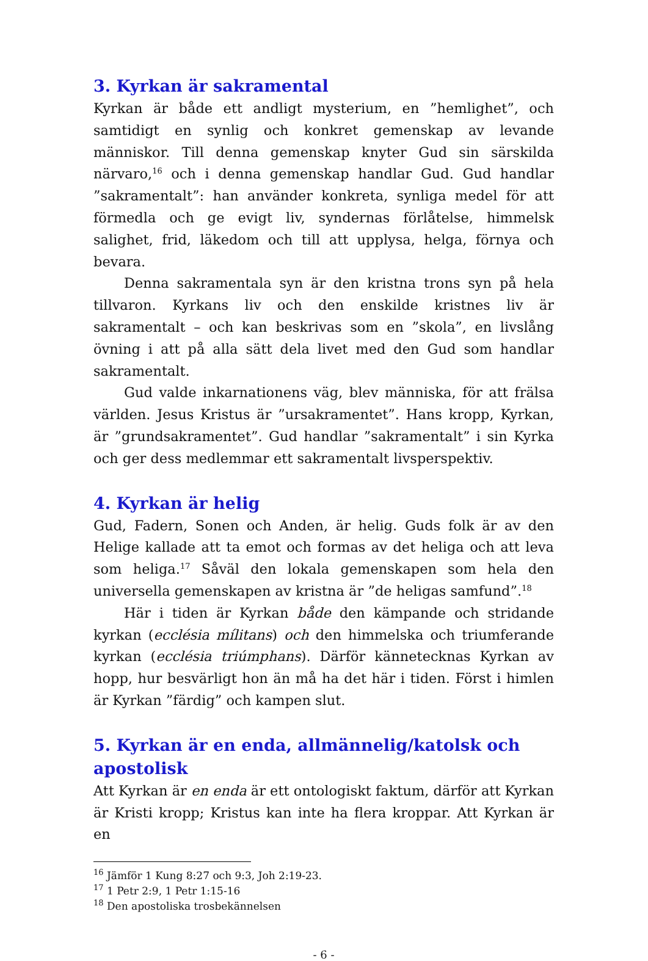3. Kyrkan är sakramental
Kyrkan är både ett andligt mysterium, en ”hemlighet”, och samtidigt en synlig och konkret gemenskap av levande människor. Till denna gemenskap knyter Gud sin särskilda närvaro,<sup>16</sup> och i denna gemenskap handlar Gud. Gud handlar ”sakramentalt”: han använder konkreta, synliga medel för att förmedla och ge evigt liv, syndernas förlåtelse, himmelsk salighet, frid, läkedom och till att upplysa, helga, förnya och bevara.
Denna sakramentala syn är den kristna trons syn på hela tillvaron. Kyrkans liv och den enskilde kristnes liv är sakramentalt – och kan beskrivas som en ”skola”, en livslång övning i att på alla sätt dela livet med den Gud som handlar sakramentalt.
Gud valde inkarnationens väg, blev människa, för att frälsa världen. Jesus Kristus är ”ursakramentet”. Hans kropp, Kyrkan, är ”grundsakramentet”. Gud handlar ”sakramentalt” i sin Kyrka och ger dess medlemmar ett sakramentalt livsperspektiv.
4. Kyrkan är helig
Gud, Fadern, Sonen och Anden, är helig. Guds folk är av den Helige kallade att ta emot och formas av det heliga och att leva som heliga.<sup>17</sup> Såväl den lokala gemenskapen som hela den universella gemenskapen av kristna är ”de heligas samfund”.<sup>18</sup>
Här i tiden är Kyrkan både den kämpande och stridande kyrkan (ecclésia mílitans) och den himmelska och triumferande kyrkan (ecclésia triúmphans). Därför kännetecknas Kyrkan av hopp, hur besvärligt hon än må ha det här i tiden. Först i himlen är Kyrkan ”färdig” och kampen slut.
5. Kyrkan är en enda, allmännelig/katolsk och apostolisk
Att Kyrkan är en enda är ett ontologiskt faktum, därför att Kyrkan är Kristi kropp; Kristus kan inte ha flera kroppar. Att Kyrkan är en
<sup>16</sup> Jämför 1 Kung 8:27 och 9:3, Joh 2:19-23.
<sup>17</sup> 1 Petr 2:9, 1 Petr 1:15-16
<sup>18</sup> Den apostoliska trosbekännelsen
- 6 -